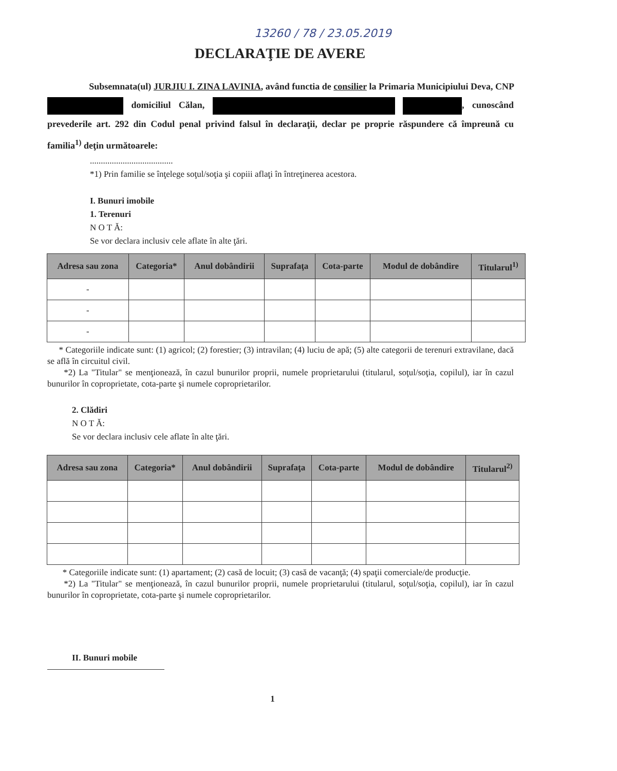13260 / 78 / 23.05.2019
DECLARAŢIE DE AVERE
Subsemnata(ul) JURJIU I. ZINA LAVINIA, având functia de consilier la Primaria Municipiului Deva, CNP domiciliul Călan, , cunoscând prevederile art. 292 din Codul penal privind falsul în declaraţii, declar pe proprie răspundere că împreună cu familia<sup>1)</sup> deţin următoarele:
......................................
*1) Prin familie se înţelege soţul/soţia şi copiii aflaţi în întreţinerea acestora.
I. Bunuri imobile
1. Terenuri
N O T Ă:
Se vor declara inclusiv cele aflate în alte ţări.
| Adresa sau zona | Categoria* | Anul dobândirii | Suprafaţa | Cota-parte | Modul de dobândire | Titularul<sup>1)</sup> |
| --- | --- | --- | --- | --- | --- | --- |
| - | | | | | | |
| - | | | | | | |
| - | | | | | | |
* Categoriile indicate sunt: (1) agricol; (2) forestier; (3) intravilan; (4) luciu de apă; (5) alte categorii de terenuri extravilane, dacă se află în circuitul civil.
*2) La "Titular" se menţionează, în cazul bunurilor proprii, numele proprietarului (titularul, soţul/soţia, copilul), iar în cazul bunurilor în coproprietate, cota-parte şi numele coproprietarilor.
2. Clădiri
N O T Ă:
Se vor declara inclusiv cele aflate în alte ţări.
| Adresa sau zona | Categoria* | Anul dobândirii | Suprafaţa | Cota-parte | Modul de dobândire | Titularul<sup>2)</sup> |
| --- | --- | --- | --- | --- | --- | --- |
* Categoriile indicate sunt: (1) apartament; (2) casă de locuit; (3) casă de vacanţă; (4) spaţii comerciale/de producţie.
*2) La "Titular" se menţionează, în cazul bunurilor proprii, numele proprietarului (titularul, soţul/soţia, copilul), iar în cazul bunurilor în coproprietate, cota-parte şi numele coproprietarilor.
II. Bunuri mobile
1